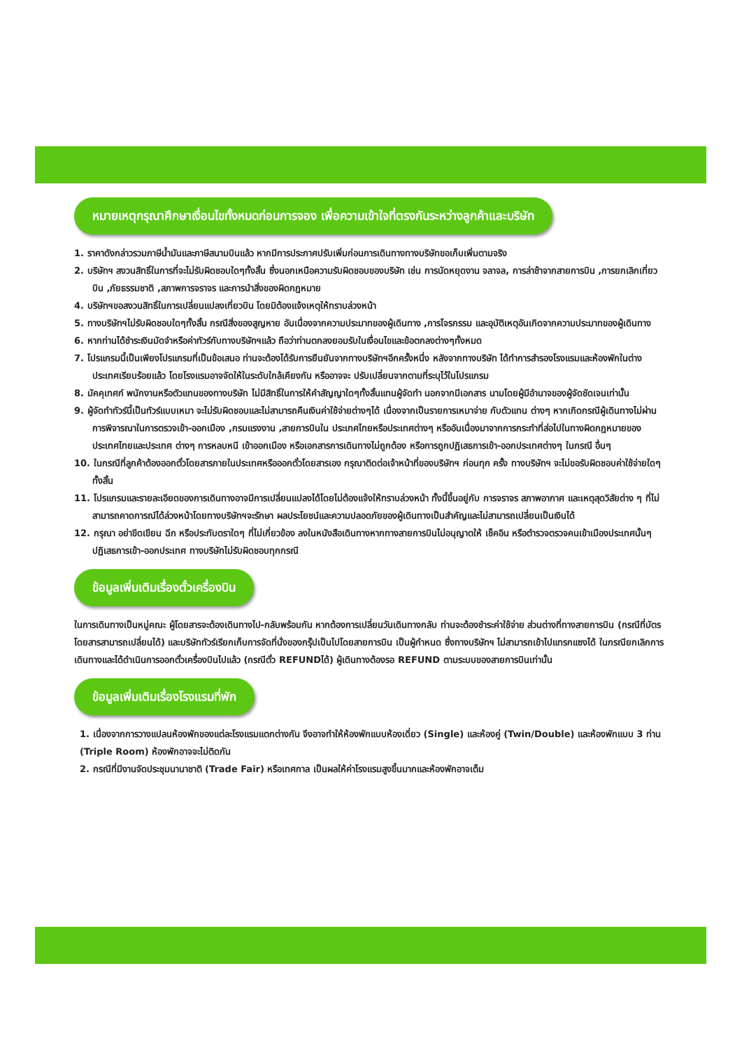หมายเหตุกรุณาศึกษาเงื่อนไขทั้งหมดก่อนการจอง เพื่อความเข้าใจที่ตรงกันระหว่างลูกค้าและบริษัท
1. ราคาดังกล่าวรวมภาษีน้ำมันและภาษีสนามบินแล้ว หากมีการประกาศปรับเพิ่มก่อนการเดินทางทางบริษัทขอเก็บเพิ่มตามจริง
2. บริษัทฯ สงวนสิทธิ์ในการที่จะไม่รับผิดชอบใดๆทั้งสิ้น ซึ่งนอกเหนือความรับผิดชอบของบริษัท เช่น การนัดหยุดงาน จลาจล, การล่าช้าจากสายการบิน ,การยกเลิกเที่ยวบิน ,ภัยธรรมชาติ ,สภาพการจราจร และการนำสิ่งของผิดกฎหมาย
4. บริษัทฯขอสงวนสิทธิ์ในการเปลี่ยนแปลงเที่ยวบิน โดยมิต้องแจ้งเหตุให้ทราบล่วงหน้า
5. ทางบริษัทฯไม่รับผิดชอบใดๆทั้งสิ้น กรณีสิ่งของสูญหาย อันเนื่องจากความประมาทของผู้เดินทาง ,การโจรกรรม และอุบัติเหตุอันเกิดจากความประมาทของผู้เดินทาง
6. หากท่านได้ชำระเงินมัดจำหรือค่าทัวร์กับทางบริษัทฯแล้ว ถือว่าท่านตกลงยอมรับในเงื่อนไขและข้อตกลงต่างๆทั้งหมด
7. โปรแกรมนี้เป็นเพียงโปรแกรมที่เป็นข้อเสนอ ท่านจะต้องได้รับการยืนยันจากทางบริษัทฯอีกครั้งหนึ่ง หลังจากทางบริษัท ได้ทำการสำรองโรงแรมและห้องพักในต่างประเทศเรียบร้อยแล้ว โดยโรงแรมอาจจัดให้ในระดับใกล้เคียงกัน หรืออาจจะ ปรับเปลี่ยนจากตามที่ระบุไว้ในโปรแกรม
8. มัคคุเทศก์ พนักงานหรือตัวแทนของทางบริษัท ไม่มีสิทธิ์ในการให้คำสัญญาใดๆทั้งสิ้นแทนผู้จัดทำ นอกจากมีเอกสาร นามโดยผู้มีอำนาจของผู้จัดชัดเจนเท่านั้น
9. ผู้จัดทำทัวร์นี้เป็นทัวร์แบบเหมา จะไม่รับผิดชอบและไม่สามารถคืนเงินค่าใช้จ่ายต่างๆได้ เนื่องจากเป็นรายการเหมาจ่าย กับตัวแทน ต่างๆ หากเกิดกรณีผู้เดินทางไม่ผ่านการพิจารณาในการตรวจเข้า-ออกเมือง ,กรมแรงงาน ,สายการบินใน ประเทศไทยหรือประเทศต่างๆ หรืออันเนื่องมาจากการกระทำที่ส่อไปในทางผิดกฎหมายของประเทศไทยและประเทศ ต่างๆ การหลบหนี เข้าออกเมือง หรือเอกสารการเดินทางไม่ถูกต้อง หรือการถูกปฏิเสธการเข้า-ออกประเทศต่างๆ ในกรณี อื่นๆ
10. ในกรณีที่ลูกค้าต้องออกตั๋วโดยสารภายในประเทศหรือออกตั๋วโดยสารเอง กรุณาติดต่อเจ้าหน้าที่ของบริษัทฯ ก่อนทุก ครั้ง ทางบริษัทฯ จะไม่ขอรับผิดชอบค่าใช้จ่ายใดๆ ทั้งสิ้น
11. โปรแกรมและรายละเอียดของการเดินทางอาจมีการเปลี่ยนแปลงได้โดยไม่ต้องแจ้งให้ทราบล่วงหน้า ทั้งนี้ขึ้นอยู่กับ การจราจร สภาพอากาศ และเหตุสุดวิสัยต่าง ๆ ที่ไม่สามารถคาดการณ์ได้ล่วงหน้าโดยทางบริษัทฯจะรักษา ผลประโยชน์และความปลอดภัยของผู้เดินทางเป็นสำคัญและไม่สามารถเปลี่ยนเป็นเงินได้
12. กรุณา อย่าขีดเขียน ฉีก หรือประทับตราใดๆ ที่ไม่เกี่ยวข้อง ลงในหนังสือเดินทางหากทางสายการบินไม่อนุญาตให้ เช็คอิน หรือตำรวจตรวจคนเข้าเมืองประเทศนั้นๆ ปฏิเสธการเข้า-ออกประเทศ ทางบริษัทไม่รับผิดชอบทุกกรณี
ข้อมูลเพิ่มเติมเรื่องตั๋วเครื่องบิน
ในการเดินทางเป็นหมู่คณะ ผู้โดยสารจะต้องเดินทางไป-กลับพร้อมกัน หากต้องการเปลี่ยนวันเดินทางกลับ ท่านจะต้องชำระค่าใช้จ่าย ส่วนต่างที่ทางสายการบิน (กรณีที่บัตรโดยสารสามารถเปลี่ยนได้) และบริษัททัวร์เรียกเก็บการจัดที่นั่งของกรุ๊ปเป็นไปโดยสายการบิน เป็นผู้กำหนด ซึ่งทางบริษัทฯ ไม่สามารถเข้าไปแทรกแซงได้ ในกรณียกเลิกการเดินทางและได้ดำเนินการออกตั๋วเครื่องบินไปแล้ว (กรณีตั๋ว REFUNDได้) ผู้เดินทางต้องรอ REFUND ตามระบบของสายการบินเท่านั้น
ข้อมูลเพิ่มเติมเรื่องโรงแรมที่พัก
1. เนื่องจากการวางแปลนห้องพักของแต่ละโรงแรมแตกต่างกัน จึงอาจทำให้ห้องพักแบบห้องเดี่ยว (Single) และห้องคู่ (Twin/Double) และห้องพักแบบ 3 ท่าน (Triple Room) ห้องพักอาจจะไม่ติดกัน
2. กรณีที่มีงานจัดประชุมนานาชาติ (Trade Fair) หรือเทศกาล เป็นผลให้ค่าโรงแรมสูงขึ้นมากและห้องพักอาจเต็ม